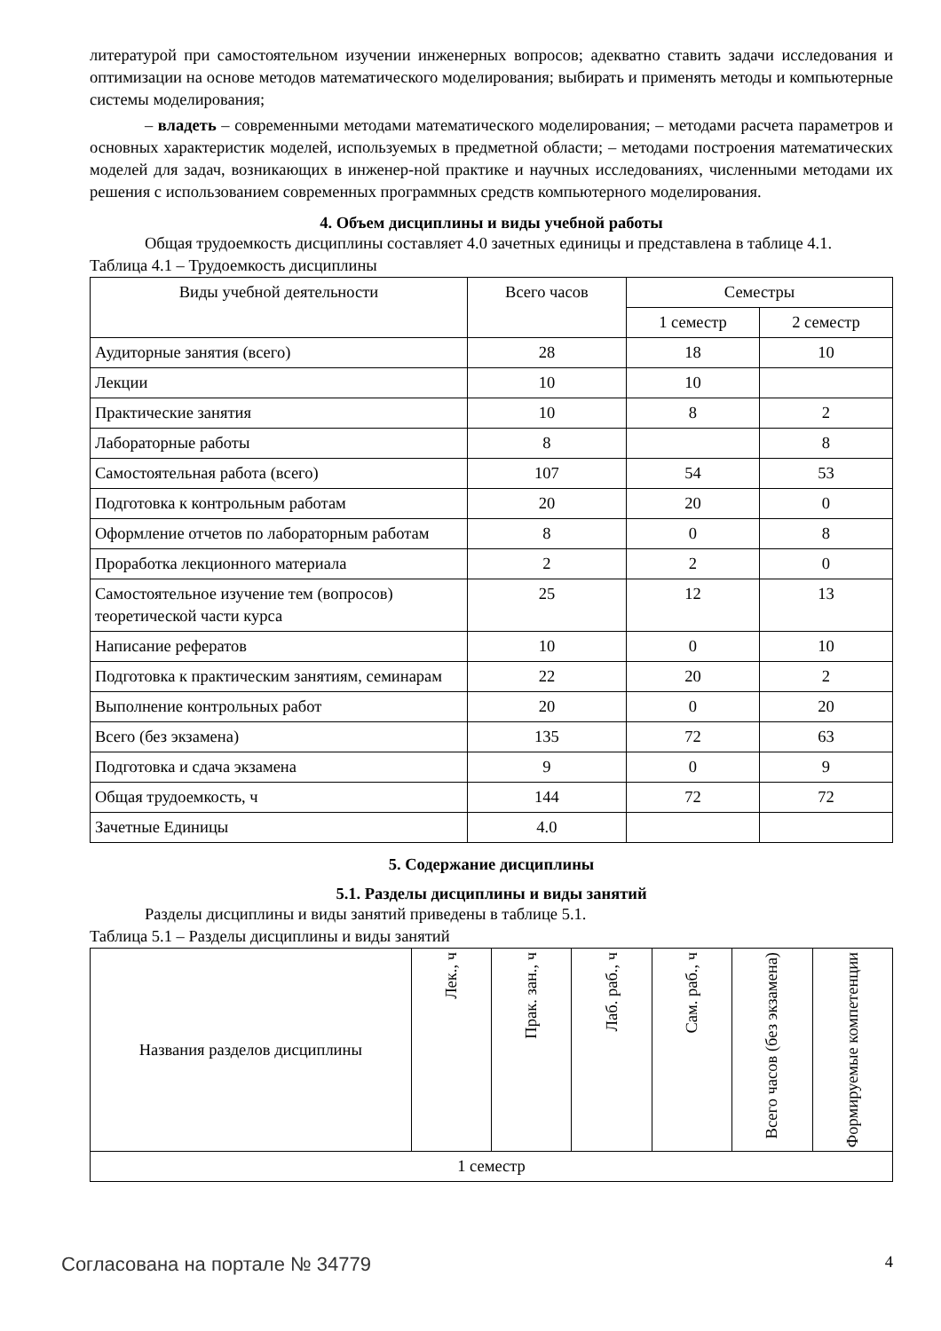литературой при самостоятельном изучении инженерных вопросов; адекватно ставить задачи исследования и оптимизации на основе методов математического моделирования; выбирать и применять методы и компьютерные системы моделирования;
– владеть – современными методами математического моделирования; – методами расчета параметров и основных характеристик моделей, используемых в предметной области; – методами построения математических моделей для задач, возникающих в инженер-ной практике и научных исследованиях, численными методами их решения с использованием современных программных средств компьютерного моделирования.
4. Объем дисциплины и виды учебной работы
Общая трудоемкость дисциплины составляет 4.0 зачетных единицы и представлена в таблице 4.1.
Таблица 4.1 – Трудоемкость дисциплины
| Виды учебной деятельности | Всего часов | Семестры | |
| --- | --- | --- | --- |
| | | 1 семестр | 2 семестр |
| Аудиторные занятия (всего) | 28 | 18 | 10 |
| Лекции | 10 | 10 | |
| Практические занятия | 10 | 8 | 2 |
| Лабораторные работы | 8 | | 8 |
| Самостоятельная работа (всего) | 107 | 54 | 53 |
| Подготовка к контрольным работам | 20 | 20 | 0 |
| Оформление отчетов по лабораторным работам | 8 | 0 | 8 |
| Проработка лекционного материала | 2 | 2 | 0 |
| Самостоятельное изучение тем (вопросов) теоретической части курса | 25 | 12 | 13 |
| Написание рефератов | 10 | 0 | 10 |
| Подготовка к практическим занятиям, семинарам | 22 | 20 | 2 |
| Выполнение контрольных работ | 20 | 0 | 20 |
| Всего (без экзамена) | 135 | 72 | 63 |
| Подготовка и сдача экзамена | 9 | 0 | 9 |
| Общая трудоемкость, ч | 144 | 72 | 72 |
| Зачетные Единицы | 4.0 | | |
5. Содержание дисциплины
5.1. Разделы дисциплины и виды занятий
Разделы дисциплины и виды занятий приведены в таблице 5.1.
Таблица 5.1 – Разделы дисциплины и виды занятий
| Названия разделов дисциплины | Лек., ч | Прак. зан., ч | Лаб. раб., ч | Сам. раб., ч | Всего часов (без экзамена) | Формируемые компетенции |
| --- | --- | --- | --- | --- | --- | --- |
| 1 семестр | | | | | | |
Согласована на портале № 34779 4